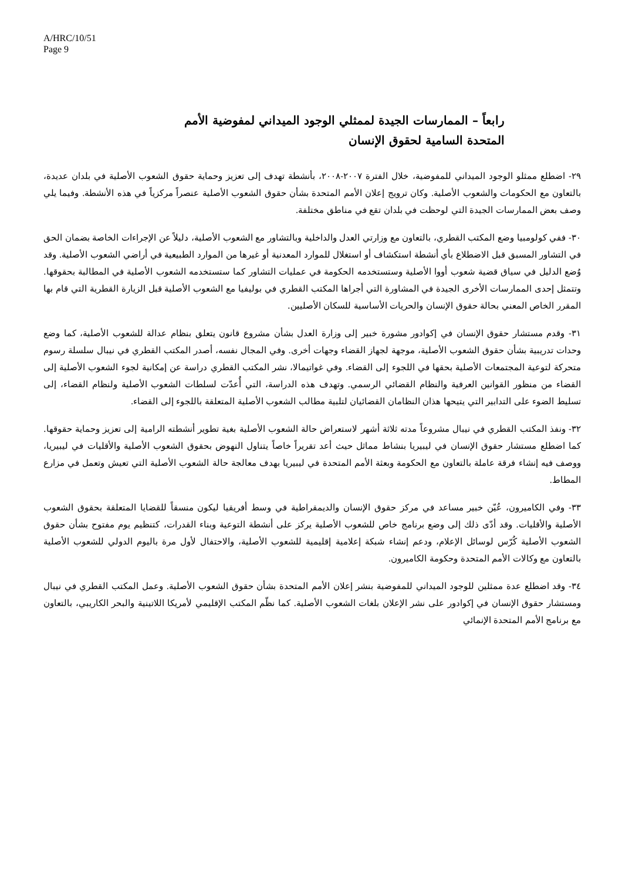A/HRC/10/51
Page 9
رابعاً – الممارسات الجيدة لممثلي الوجود الميداني لمفوضية الأمم المتحدة السامية لحقوق الإنسان
٢٩- اضطلع ممثلو الوجود الميداني للمفوضية، خلال الفترة ٢٠٠٧-٢٠٠٨، بأنشطة تهدف إلى تعزيز وحماية حقوق الشعوب الأصلية في بلدان عديدة، بالتعاون مع الحكومات والشعوب الأصلية. وكان ترويج إعلان الأمم المتحدة بشأن حقوق الشعوب الأصلية عنصراً مركزياً في هذه الأنشطة. وفيما يلي وصف بعض الممارسات الجيدة التي لوحظت في بلدان تقع في مناطق مختلفة.
٣٠- ففي كولومبيا وضع المكتب القطري، بالتعاون مع وزارتي العدل والداخلية وبالتشاور مع الشعوب الأصلية، دليلاً عن الإجراءات الخاصة بضمان الحق في التشاور المسبق قبل الاضطلاع بأي أنشطة استكشاف أو استغلال للموارد المعدنية أو غيرها من الموارد الطبيعية في أراضي الشعوب الأصلية. وقد وُضع الدليل في سياق قضية شعوب أووا الأصلية وستستخدمه الحكومة في عمليات التشاور كما ستستخدمه الشعوب الأصلية في المطالبة بحقوقها. وتتمثل إحدى الممارسات الأخرى الجيدة في المشاورة التي أجراها المكتب القطري في بوليفيا مع الشعوب الأصلية قبل الزيارة القطرية التي قام بها المقرر الخاص المعني بحالة حقوق الإنسان والحريات الأساسية للسكان الأصليين.
٣١- وقدم مستشار حقوق الإنسان في إكوادور مشورة خبير إلى وزارة العدل بشأن مشروع قانون يتعلق بنظام عدالة للشعوب الأصلية، كما وضع وحدات تدريبية بشأن حقوق الشعوب الأصلية، موجهة لجهاز القضاء وجهات أخرى. وفي المجال نفسه، أصدر المكتب القطري في نيبال سلسلة رسوم متحركة لتوعية المجتمعات الأصلية بحقها في اللجوء إلى القضاء. وفي غواتيمالا، نشر المكتب القطري دراسة عن إمكانية لجوء الشعوب الأصلية إلى القضاء من منظور القوانين العرفية والنظام القضائي الرسمي. وتهدف هذه الدراسة، التي أُعدّت لسلطات الشعوب الأصلية ولنظام القضاء، إلى تسليط الضوء على التدابير التي يتيحها هذان النظامان القضائيان لتلبية مطالب الشعوب الأصلية المتعلقة باللجوء إلى القضاء.
٣٢- ونفذ المكتب القطري في نيبال مشروعاً مدته ثلاثة أشهر لاستعراض حالة الشعوب الأصلية بغية تطوير أنشطته الرامية إلى تعزيز وحماية حقوقها. كما اضطلع مستشار حقوق الإنسان في ليبيريا بنشاط مماثل حيث أعد تقريراً خاصاً يتناول النهوض بحقوق الشعوب الأصلية والأقليات في ليبيريا، ووصف فيه إنشاء فرقة عاملة بالتعاون مع الحكومة وبعثة الأمم المتحدة في ليبيريا بهدف معالجة حالة الشعوب الأصلية التي تعيش وتعمل في مزارع المطاط.
٣٣- وفي الكاميرون، عُيّن خبير مساعد في مركز حقوق الإنسان والديمقراطية في وسط أفريقيا ليكون منسقاً للقضايا المتعلقة بحقوق الشعوب الأصلية والأقليات. وقد أدّى ذلك إلى وضع برنامج خاص للشعوب الأصلية يركز على أنشطة التوعية وبناء القدرات، كتنظيم يوم مفتوح بشأن حقوق الشعوب الأصلية كُرّس لوسائل الإعلام، ودعم إنشاء شبكة إعلامية إقليمية للشعوب الأصلية، والاحتفال لأول مرة باليوم الدولي للشعوب الأصلية بالتعاون مع وكالات الأمم المتحدة وحكومة الكاميرون.
٣٤- وقد اضطلع عدة ممثلين للوجود الميداني للمفوضية بنشر إعلان الأمم المتحدة بشأن حقوق الشعوب الأصلية. وعمل المكتب القطري في نيبال ومستشار حقوق الإنسان في إكوادور على نشر الإعلان بلغات الشعوب الأصلية. كما نظّم المكتب الإقليمي لأمريكا اللاتينية والبحر الكاريبي، بالتعاون مع برنامج الأمم المتحدة الإنمائي